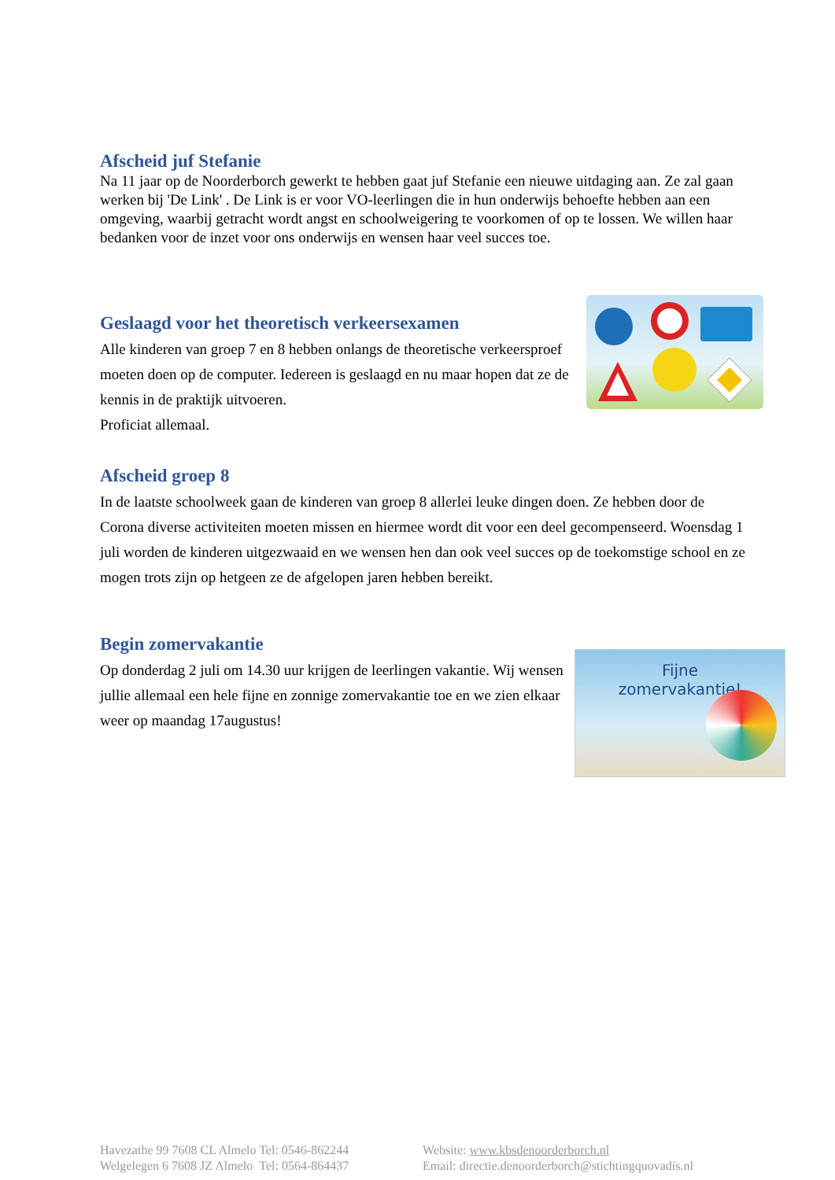Afscheid juf Stefanie
Na 11 jaar op de Noorderborch gewerkt te hebben gaat juf Stefanie een nieuwe uitdaging aan. Ze zal gaan werken bij 'De Link' . De Link is er voor VO-leerlingen die in hun onderwijs behoefte hebben aan een omgeving, waarbij getracht wordt angst en schoolweigering te voorkomen of op te lossen. We willen haar bedanken voor de inzet voor ons onderwijs en wensen haar veel succes toe.
Geslaagd voor het theoretisch verkeersexamen
Alle kinderen van groep 7 en 8 hebben onlangs de theoretische verkeersproef moeten doen op de computer. Iedereen is geslaagd en nu maar hopen dat ze de kennis in de praktijk uitvoeren.
Proficiat allemaal.
Afscheid groep 8
In de laatste schoolweek gaan de kinderen van groep 8 allerlei leuke dingen doen. Ze hebben door de Corona diverse activiteiten moeten missen en hiermee wordt dit voor een deel gecompenseerd. Woensdag 1 juli worden de kinderen uitgezwaaid en we wensen hen dan ook veel succes op de toekomstige school en ze mogen trots zijn op hetgeen ze de afgelopen jaren hebben bereikt.
Begin zomervakantie
Op donderdag 2 juli om 14.30 uur krijgen de leerlingen vakantie. Wij wensen jullie allemaal een hele fijne en zonnige zomervakantie toe en we zien elkaar weer op maandag 17augustus!
Fijne
zomervakantie!
Havezathe 99 7608 CL Almelo Tel: 0546-862244
Welgelegen 6 7608 JZ Almelo Tel: 0564-864437
Website: www.kbsdenoorderborch.nl
Email: directie.denoorderborch@stichtingquovadis.nl